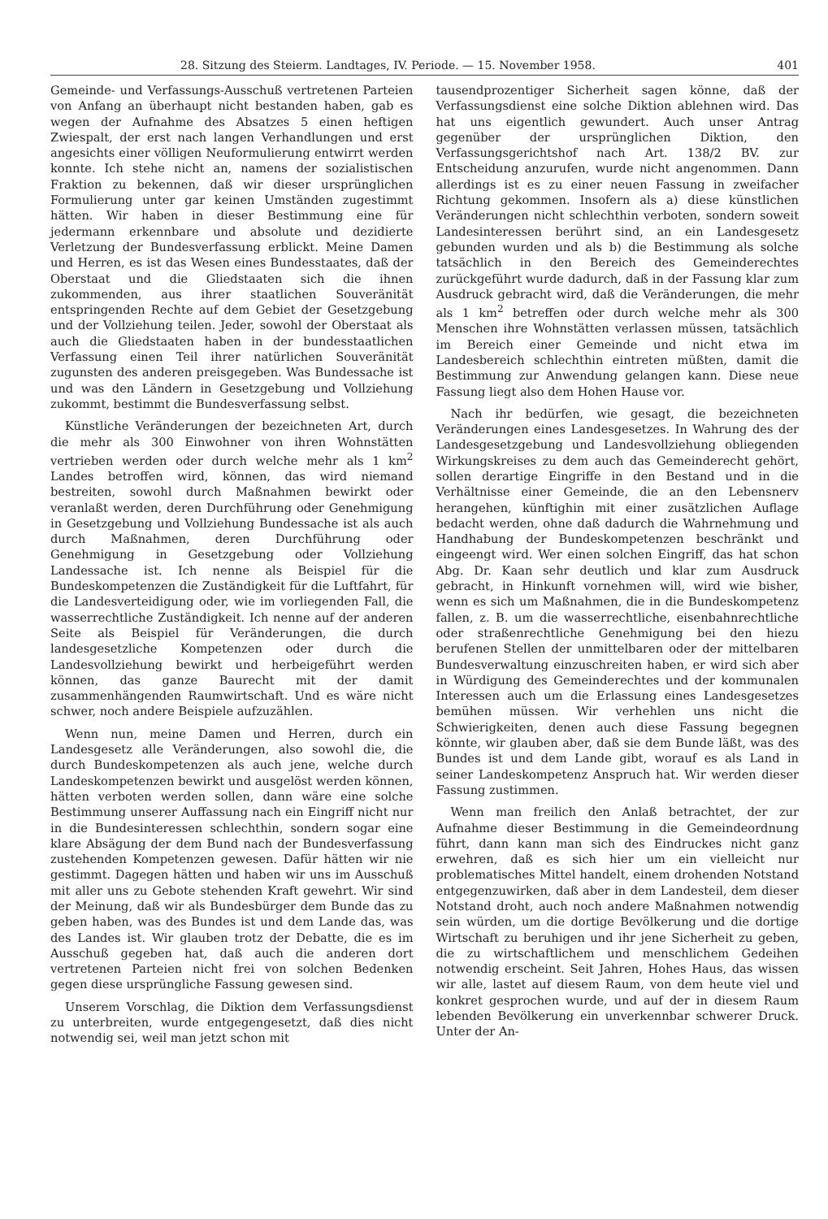28. Sitzung des Steierm. Landtages, IV. Periode. — 15. November 1958. 401
Gemeinde- und Verfassungs-Ausschuß vertretenen Parteien von Anfang an überhaupt nicht bestanden haben, gab es wegen der Aufnahme des Absatzes 5 einen heftigen Zwiespalt, der erst nach langen Verhandlungen und erst angesichts einer völligen Neuformulierung entwirrt werden konnte. Ich stehe nicht an, namens der sozialistischen Fraktion zu bekennen, daß wir dieser ursprünglichen Formulierung unter gar keinen Umständen zugestimmt hätten. Wir haben in dieser Bestimmung eine für jedermann erkennbare und absolute und dezidierte Verletzung der Bundesverfassung erblickt. Meine Damen und Herren, es ist das Wesen eines Bundesstaates, daß der Oberstaat und die Gliedstaaten sich die ihnen zukommenden, aus ihrer staatlichen Souveränität entspringenden Rechte auf dem Gebiet der Gesetzgebung und der Vollziehung teilen. Jeder, sowohl der Oberstaat als auch die Gliedstaaten haben in der bundesstaatlichen Verfassung einen Teil ihrer natürlichen Souveränität zugunsten des anderen preisgegeben. Was Bundessache ist und was den Ländern in Gesetzgebung und Vollziehung zukommt, bestimmt die Bundesverfassung selbst.
Künstliche Veränderungen der bezeichneten Art, durch die mehr als 300 Einwohner von ihren Wohnstätten vertrieben werden oder durch welche mehr als 1 km<sup>2</sup> Landes betroffen wird, können, das wird niemand bestreiten, sowohl durch Maßnahmen bewirkt oder veranlaßt werden, deren Durchführung oder Genehmigung in Gesetzgebung und Vollziehung Bundessache ist als auch durch Maßnahmen, deren Durchführung oder Genehmigung in Gesetzgebung oder Vollziehung Landessache ist. Ich nenne als Beispiel für die Bundeskompetenzen die Zuständigkeit für die Luftfahrt, für die Landesverteidigung oder, wie im vorliegenden Fall, die wasserrechtliche Zuständigkeit. Ich nenne auf der anderen Seite als Beispiel für Veränderungen, die durch landesgesetzliche Kompetenzen oder durch die Landesvollziehung bewirkt und herbeigeführt werden können, das ganze Baurecht mit der damit zusammenhängenden Raumwirtschaft. Und es wäre nicht schwer, noch andere Beispiele aufzuzählen.
Wenn nun, meine Damen und Herren, durch ein Landesgesetz alle Veränderungen, also sowohl die, die durch Bundeskompetenzen als auch jene, welche durch Landeskompetenzen bewirkt und ausgelöst werden können, hätten verboten werden sollen, dann wäre eine solche Bestimmung unserer Auffassung nach ein Eingriff nicht nur in die Bundesinteressen schlechthin, sondern sogar eine klare Absägung der dem Bund nach der Bundesverfassung zustehenden Kompetenzen gewesen. Dafür hätten wir nie gestimmt. Dagegen hätten und haben wir uns im Ausschuß mit aller uns zu Gebote stehenden Kraft gewehrt. Wir sind der Meinung, daß wir als Bundesbürger dem Bunde das zu geben haben, was des Bundes ist und dem Lande das, was des Landes ist. Wir glauben trotz der Debatte, die es im Ausschuß gegeben hat, daß auch die anderen dort vertretenen Parteien nicht frei von solchen Bedenken gegen diese ursprüngliche Fassung gewesen sind.
Unserem Vorschlag, die Diktion dem Verfassungsdienst zu unterbreiten, wurde entgegengesetzt, daß dies nicht notwendig sei, weil man jetzt schon mit
tausendprozentiger Sicherheit sagen könne, daß der Verfassungsdienst eine solche Diktion ablehnen wird. Das hat uns eigentlich gewundert. Auch unser Antrag gegenüber der ursprünglichen Diktion, den Verfassungsgerichtshof nach Art. 138/2 BV. zur Entscheidung anzurufen, wurde nicht angenommen. Dann allerdings ist es zu einer neuen Fassung in zweifacher Richtung gekommen. Insofern als a) diese künstlichen Veränderungen nicht schlechthin verboten, sondern soweit Landesinteressen berührt sind, an ein Landesgesetz gebunden wurden und als b) die Bestimmung als solche tatsächlich in den Bereich des Gemeinderechtes zurückgeführt wurde dadurch, daß in der Fassung klar zum Ausdruck gebracht wird, daß die Veränderungen, die mehr als 1 km<sup>2</sup> betreffen oder durch welche mehr als 300 Menschen ihre Wohnstätten verlassen müssen, tatsächlich im Bereich einer Gemeinde und nicht etwa im Landesbereich schlechthin eintreten müßten, damit die Bestimmung zur Anwendung gelangen kann. Diese neue Fassung liegt also dem Hohen Hause vor.
Nach ihr bedürfen, wie gesagt, die bezeichneten Veränderungen eines Landesgesetzes. In Wahrung des der Landesgesetzgebung und Landesvollziehung obliegenden Wirkungskreises zu dem auch das Gemeinderecht gehört, sollen derartige Eingriffe in den Bestand und in die Verhältnisse einer Gemeinde, die an den Lebensnerv herangehen, künftighin mit einer zusätzlichen Auflage bedacht werden, ohne daß dadurch die Wahrnehmung und Handhabung der Bundeskompetenzen beschränkt und eingeengt wird. Wer einen solchen Eingriff, das hat schon Abg. Dr. Kaan sehr deutlich und klar zum Ausdruck gebracht, in Hinkunft vornehmen will, wird wie bisher, wenn es sich um Maßnahmen, die in die Bundeskompetenz fallen, z. B. um die wasserrechtliche, eisenbahnrechtliche oder straßenrechtliche Genehmigung bei den hiezu berufenen Stellen der unmittelbaren oder der mittelbaren Bundesverwaltung einzuschreiten haben, er wird sich aber in Würdigung des Gemeinderechtes und der kommunalen Interessen auch um die Erlassung eines Landesgesetzes bemühen müssen. Wir verhehlen uns nicht die Schwierigkeiten, denen auch diese Fassung begegnen könnte, wir glauben aber, daß sie dem Bunde läßt, was des Bundes ist und dem Lande gibt, worauf es als Land in seiner Landeskompetenz Anspruch hat. Wir werden dieser Fassung zustimmen.
Wenn man freilich den Anlaß betrachtet, der zur Aufnahme dieser Bestimmung in die Gemeindeordnung führt, dann kann man sich des Eindruckes nicht ganz erwehren, daß es sich hier um ein vielleicht nur problematisches Mittel handelt, einem drohenden Notstand entgegenzuwirken, daß aber in dem Landesteil, dem dieser Notstand droht, auch noch andere Maßnahmen notwendig sein würden, um die dortige Bevölkerung und die dortige Wirtschaft zu beruhigen und ihr jene Sicherheit zu geben, die zu wirtschaftlichem und menschlichem Gedeihen notwendig erscheint. Seit Jahren, Hohes Haus, das wissen wir alle, lastet auf diesem Raum, von dem heute viel und konkret gesprochen wurde, und auf der in diesem Raum lebenden Bevölkerung ein unverkennbar schwerer Druck. Unter der An-